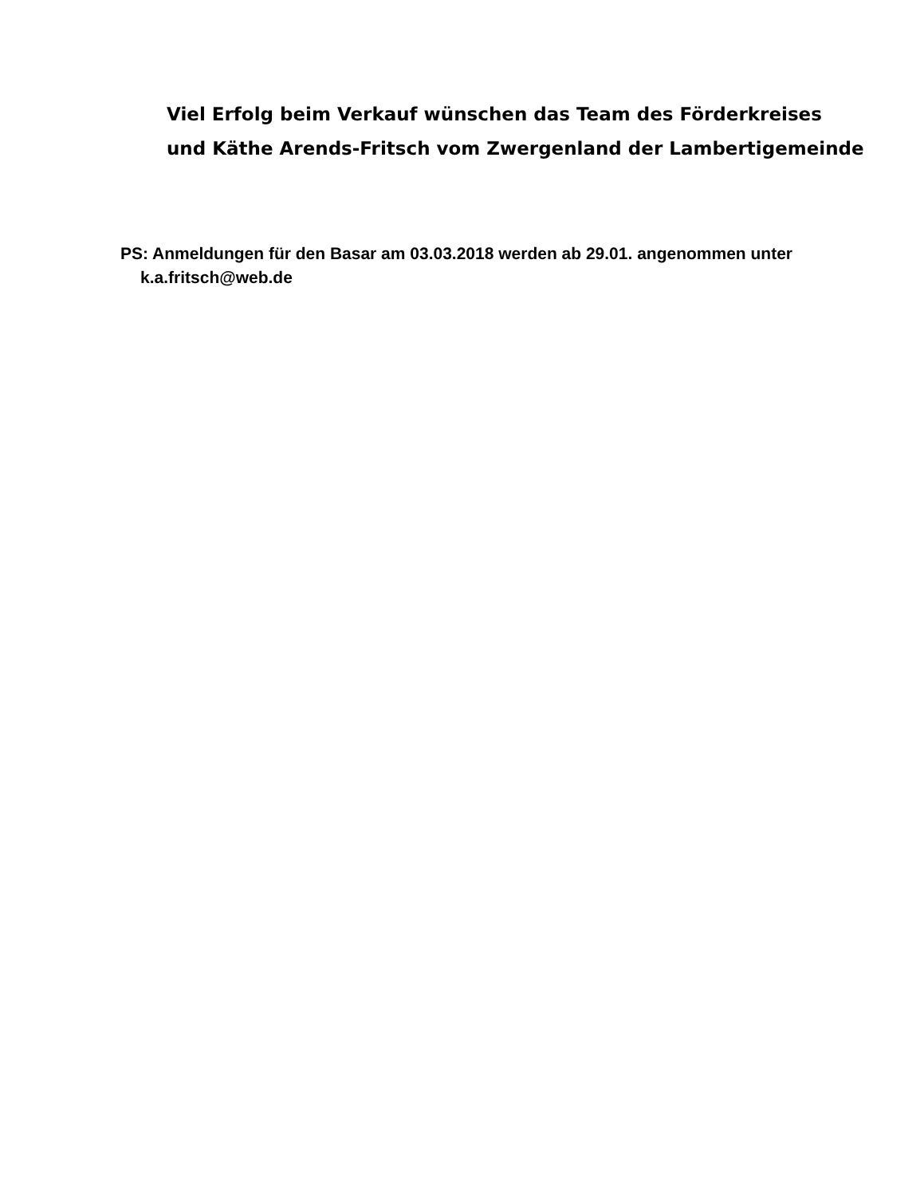Viel Erfolg beim Verkauf wünschen das Team des Förderkreises
und Käthe Arends-Fritsch vom Zwergenland der Lambertigemeinde
PS: Anmeldungen für den Basar am 03.03.2018 werden ab 29.01. angenommen unter
k.a.fritsch@web.de